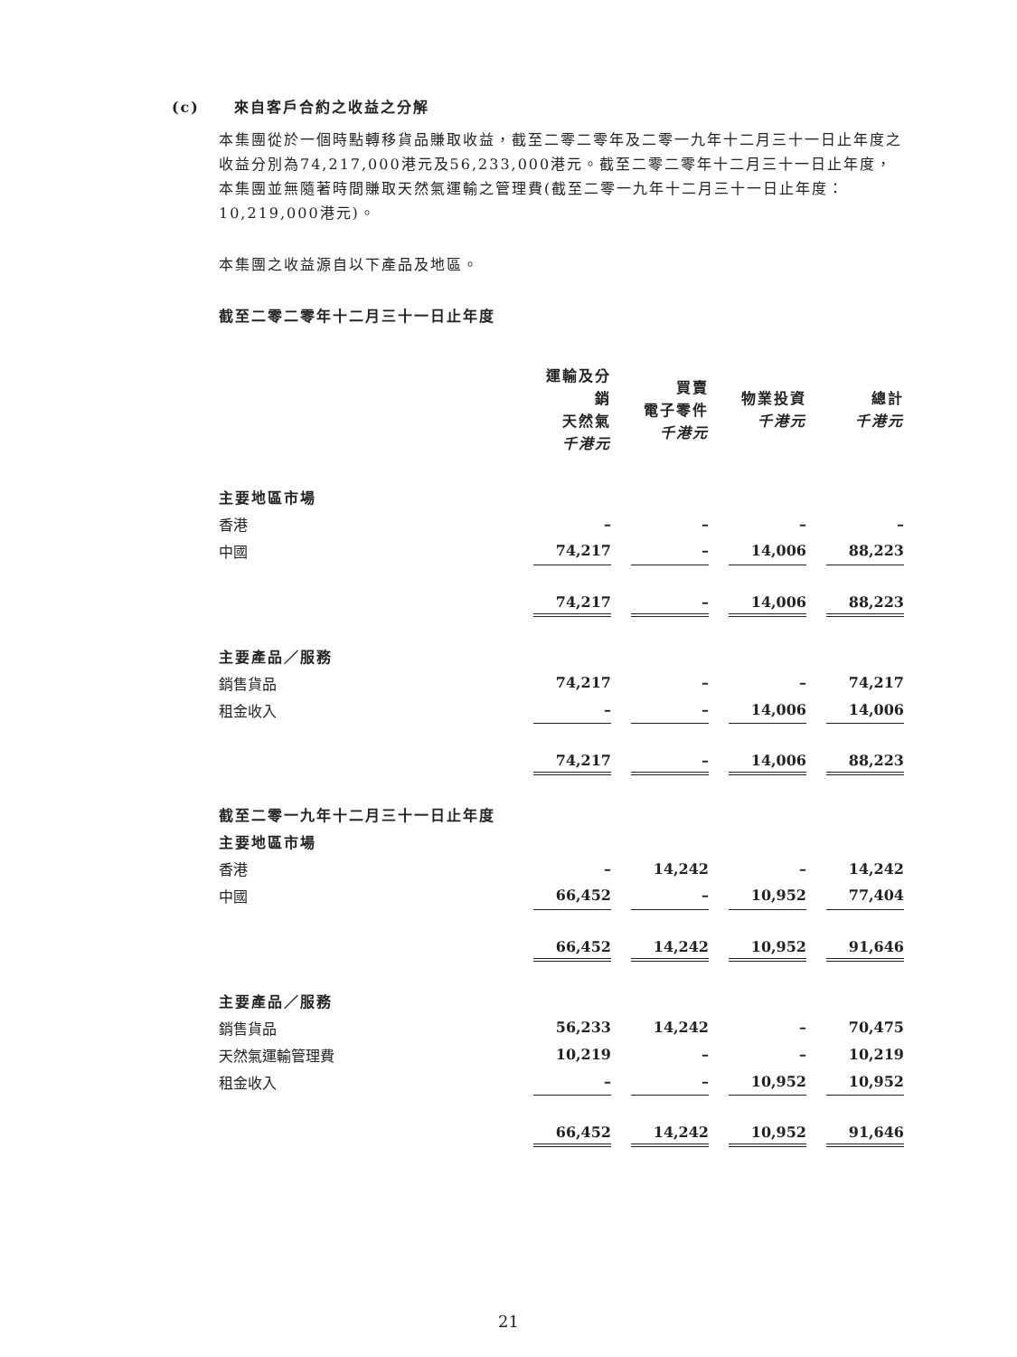(c) 來自客戶合約之收益之分解
本集團從於一個時點轉移貨品賺取收益，截至二零二零年及二零一九年十二月三十一日止年度之收益分別為74,217,000港元及56,233,000港元。截至二零二零年十二月三十一日止年度，本集團並無隨著時間賺取天然氣運輸之管理費(截至二零一九年十二月三十一日止年度：10,219,000港元)。
本集團之收益源自以下產品及地區。
截至二零二零年十二月三十一日止年度
| | 運輸及分銷 天然氣 千港元 | | 買賣 電子零件 千港元 | | 物業投資 千港元 | | 總計 千港元 |
| --- | --- | --- | --- | --- | --- | --- | --- |
| 主要地區市場 | | | | | | | |
| 香港 | – | | – | | – | | – |
| 中國 | 74,217 | | – | | 14,006 | | 88,223 |
| | 74,217 | | – | | 14,006 | | 88,223 |
| 主要產品／服務 | | | | | | | |
| 銷售貨品 | 74,217 | | – | | – | | 74,217 |
| 租金收入 | – | | – | | 14,006 | | 14,006 |
| | 74,217 | | – | | 14,006 | | 88,223 |
| 截至二零一九年十二月三十一日止年度 | | | | | | | |
| 主要地區市場 | | | | | | | |
| 香港 | – | | 14,242 | | – | | 14,242 |
| 中國 | 66,452 | | – | | 10,952 | | 77,404 |
| | 66,452 | | 14,242 | | 10,952 | | 91,646 |
| 主要產品／服務 | | | | | | | |
| 銷售貨品 | 56,233 | | 14,242 | | – | | 70,475 |
| 天然氣運輸管理費 | 10,219 | | – | | – | | 10,219 |
| 租金收入 | – | | – | | 10,952 | | 10,952 |
| | 66,452 | | 14,242 | | 10,952 | | 91,646 |
21